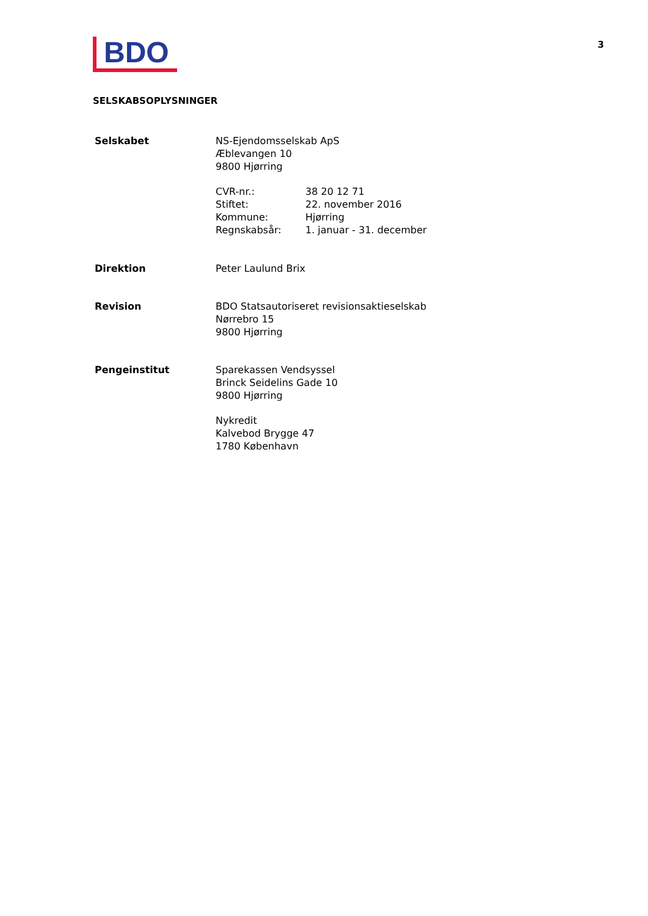BDO
3
SELSKABSOPLYSNINGER
Selskabet NS-Ejendomsselskab ApS
Æblevangen 10
9800 Hjørring
CVR-nr.: 38 20 12 71 Stiftet: 22. november 2016 Kommune: Hjørring Regnskabsår: 1. januar - 31. december
Direktion Peter Laulund Brix
Revision BDO Statsautoriseret revisionsaktieselskab
Nørrebro 15
9800 Hjørring
Pengeinstitut Sparekassen Vendsyssel
Brinck Seidelins Gade 10
9800 Hjørring
Nykredit
Kalvebod Brygge 47
1780 København